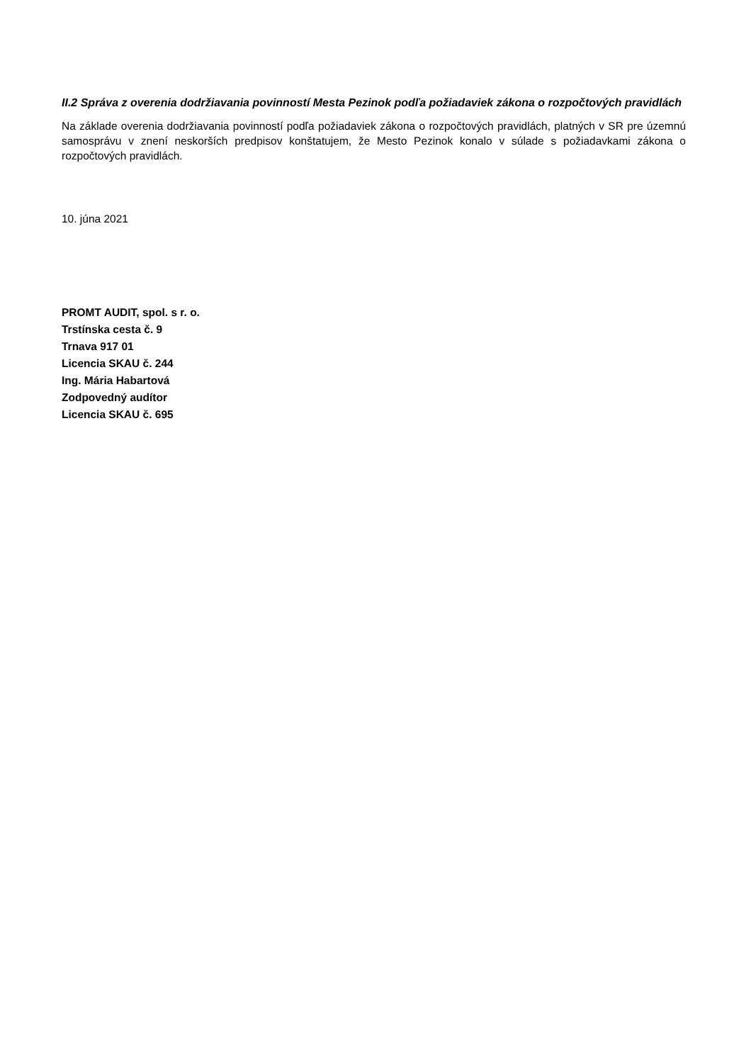II.2 Správa z overenia dodržiavania povinností Mesta Pezinok podľa požiadaviek zákona o rozpočtových pravidlách
Na základe overenia dodržiavania povinností podľa požiadaviek zákona o rozpočtových pravidlách, platných v SR pre územnú samosprávu v znení neskorších predpisov konštatujem, že Mesto Pezinok konalo v súlade s požiadavkami zákona o rozpočtových pravidlách.
10. júna 2021
PROMT AUDIT, spol. s r. o.
Trstínska cesta č. 9
Trnava 917 01
Licencia SKAU č. 244
Ing. Mária Habartová
Zodpovedný audítor
Licencia SKAU č. 695